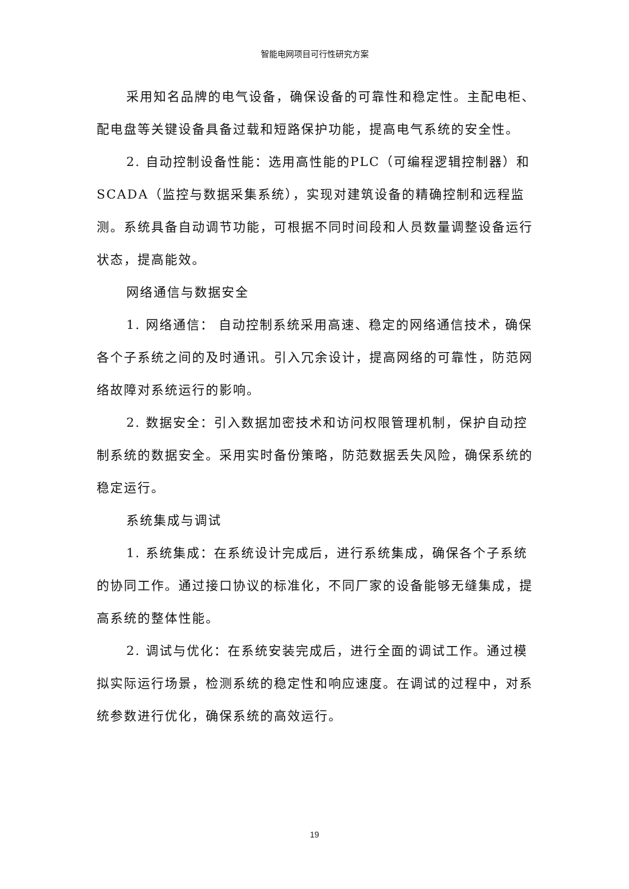智能电网项目可行性研究方案
采用知名品牌的电气设备，确保设备的可靠性和稳定性。主配电柜、配电盘等关键设备具备过载和短路保护功能，提高电气系统的安全性。
2. 自动控制设备性能：选用高性能的PLC（可编程逻辑控制器）和 SCADA（监控与数据采集系统），实现对建筑设备的精确控制和远程监测。系统具备自动调节功能，可根据不同时间段和人员数量调整设备运行状态，提高能效。
网络通信与数据安全
1. 网络通信： 自动控制系统采用高速、稳定的网络通信技术，确保各个子系统之间的及时通讯。引入冗余设计，提高网络的可靠性，防范网络故障对系统运行的影响。
2. 数据安全：引入数据加密技术和访问权限管理机制，保护自动控制系统的数据安全。采用实时备份策略，防范数据丢失风险，确保系统的稳定运行。
系统集成与调试
1. 系统集成：在系统设计完成后，进行系统集成，确保各个子系统的协同工作。通过接口协议的标准化，不同厂家的设备能够无缝集成，提高系统的整体性能。
2. 调试与优化：在系统安装完成后，进行全面的调试工作。通过模拟实际运行场景，检测系统的稳定性和响应速度。在调试的过程中，对系统参数进行优化，确保系统的高效运行。
19